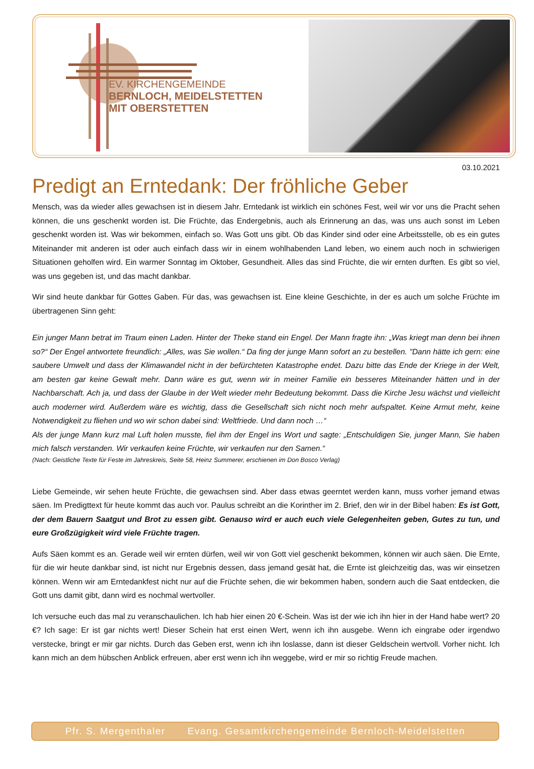EV. KIRCHENGEMEINDE
BERNLOCH, MEIDELSTETTEN
MIT OBERSTETTEN
03.10.2021
Predigt an Erntedank: Der fröhliche Geber
Mensch, was da wieder alles gewachsen ist in diesem Jahr. Erntedank ist wirklich ein schönes Fest, weil wir vor uns die Pracht sehen können, die uns geschenkt worden ist. Die Früchte, das Endergebnis, auch als Erinnerung an das, was uns auch sonst im Leben geschenkt worden ist. Was wir bekommen, einfach so. Was Gott uns gibt. Ob das Kinder sind oder eine Arbeitsstelle, ob es ein gutes Miteinander mit anderen ist oder auch einfach dass wir in einem wohlhabenden Land leben, wo einem auch noch in schwierigen Situationen geholfen wird. Ein warmer Sonntag im Oktober, Gesundheit. Alles das sind Früchte, die wir ernten durften. Es gibt so viel, was uns gegeben ist, und das macht dankbar.
Wir sind heute dankbar für Gottes Gaben. Für das, was gewachsen ist. Eine kleine Geschichte, in der es auch um solche Früchte im übertragenen Sinn geht:
Ein junger Mann betrat im Traum einen Laden. Hinter der Theke stand ein Engel. Der Mann fragte ihn: „Was kriegt man denn bei ihnen so?“ Der Engel antwortete freundlich: „Alles, was Sie wollen.“ Da fing der junge Mann sofort an zu bestellen. "Dann hätte ich gern: eine saubere Umwelt und dass der Klimawandel nicht in der befürchteten Katastrophe endet. Dazu bitte das Ende der Kriege in der Welt, am besten gar keine Gewalt mehr. Dann wäre es gut, wenn wir in meiner Familie ein besseres Miteinander hätten und in der Nachbarschaft. Ach ja, und dass der Glaube in der Welt wieder mehr Bedeutung bekommt. Dass die Kirche Jesu wächst und vielleicht auch moderner wird. Außerdem wäre es wichtig, dass die Gesellschaft sich nicht noch mehr aufspaltet. Keine Armut mehr, keine Notwendigkeit zu fliehen und wo wir schon dabei sind: Weltfriede. Und dann noch …“
Als der junge Mann kurz mal Luft holen musste, fiel ihm der Engel ins Wort und sagte: „Entschuldigen Sie, junger Mann, Sie haben mich falsch verstanden. Wir verkaufen keine Früchte, wir verkaufen nur den Samen.“
(Nach: Geistliche Texte für Feste im Jahreskreis, Seite 58, Heinz Summerer, erschienen im Don Bosco Verlag)
Liebe Gemeinde, wir sehen heute Früchte, die gewachsen sind. Aber dass etwas geerntet werden kann, muss vorher jemand etwas säen. Im Predigttext für heute kommt das auch vor. Paulus schreibt an die Korinther im 2. Brief, den wir in der Bibel haben: Es ist Gott, der dem Bauern Saatgut und Brot zu essen gibt. Genauso wird er auch euch viele Gelegenheiten geben, Gutes zu tun, und eure Großzügigkeit wird viele Früchte tragen.
Aufs Säen kommt es an. Gerade weil wir ernten dürfen, weil wir von Gott viel geschenkt bekommen, können wir auch säen. Die Ernte, für die wir heute dankbar sind, ist nicht nur Ergebnis dessen, dass jemand gesät hat, die Ernte ist gleichzeitig das, was wir einsetzen können. Wenn wir am Erntedankfest nicht nur auf die Früchte sehen, die wir bekommen haben, sondern auch die Saat entdecken, die Gott uns damit gibt, dann wird es nochmal wertvoller.
Ich versuche euch das mal zu veranschaulichen. Ich hab hier einen 20 €-Schein. Was ist der wie ich ihn hier in der Hand habe wert? 20 €? Ich sage: Er ist gar nichts wert! Dieser Schein hat erst einen Wert, wenn ich ihn ausgebe. Wenn ich eingrabe oder irgendwo verstecke, bringt er mir gar nichts. Durch das Geben erst, wenn ich ihn loslasse, dann ist dieser Geldschein wertvoll. Vorher nicht. Ich kann mich an dem hübschen Anblick erfreuen, aber erst wenn ich ihn weggebe, wird er mir so richtig Freude machen.
Pfr. S. Mergenthaler Evang. Gesamtkirchengemeinde Bernloch-Meidelstetten